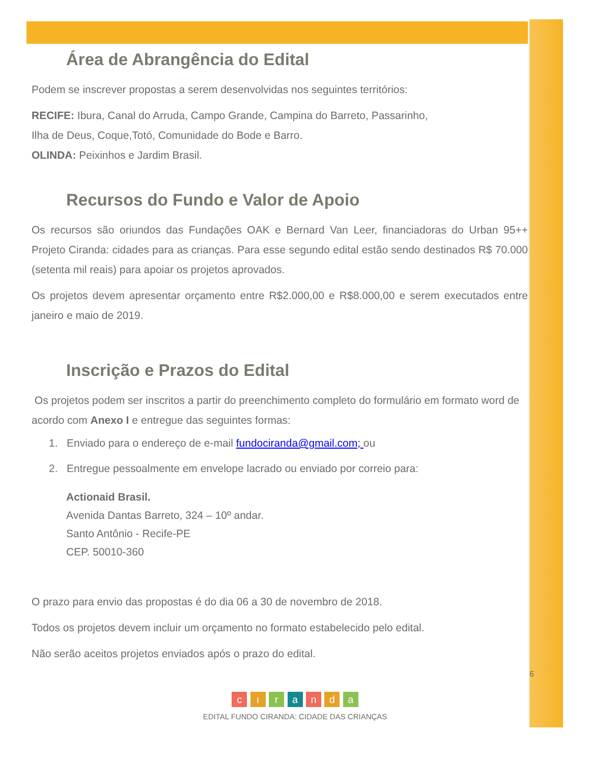Área de Abrangência do Edital
Podem se inscrever propostas a serem desenvolvidas nos seguintes territórios:
RECIFE: Ibura, Canal do Arruda, Campo Grande, Campina do Barreto, Passarinho,
Ilha de Deus, Coque,Totó, Comunidade do Bode e Barro.
OLINDA: Peixinhos e Jardim Brasil.
Recursos do Fundo e Valor de Apoio
Os recursos são oriundos das Fundações OAK e Bernard Van Leer, financiadoras do Urban 95++ Projeto Ciranda: cidades para as crianças. Para esse segundo edital estão sendo destinados R$ 70.000 (setenta mil reais) para apoiar os projetos aprovados.
Os projetos devem apresentar orçamento entre R$2.000,00 e R$8.000,00 e serem executados entre janeiro e maio de 2019.
Inscrição e Prazos do Edital
Os projetos podem ser inscritos a partir do preenchimento completo do formulário em formato word de acordo com Anexo I e entregue das seguintes formas:
1. Enviado para o endereço de e-mail fundociranda@gmail.com; ou
2. Entregue pessoalmente em envelope lacrado ou enviado por correio para:
Actionaid Brasil.
Avenida Dantas Barreto, 324 – 10º andar.
Santo Antônio - Recife-PE
CEP. 50010-360
O prazo para envio das propostas é do dia 06 a 30 de novembro de 2018.
Todos os projetos devem incluir um orçamento no formato estabelecido pelo edital.
Não serão aceitos projetos enviados após o prazo do edital.
6
c ı r a n d a
EDITAL FUNDO CIRANDA: CIDADE DAS CRIANÇAS